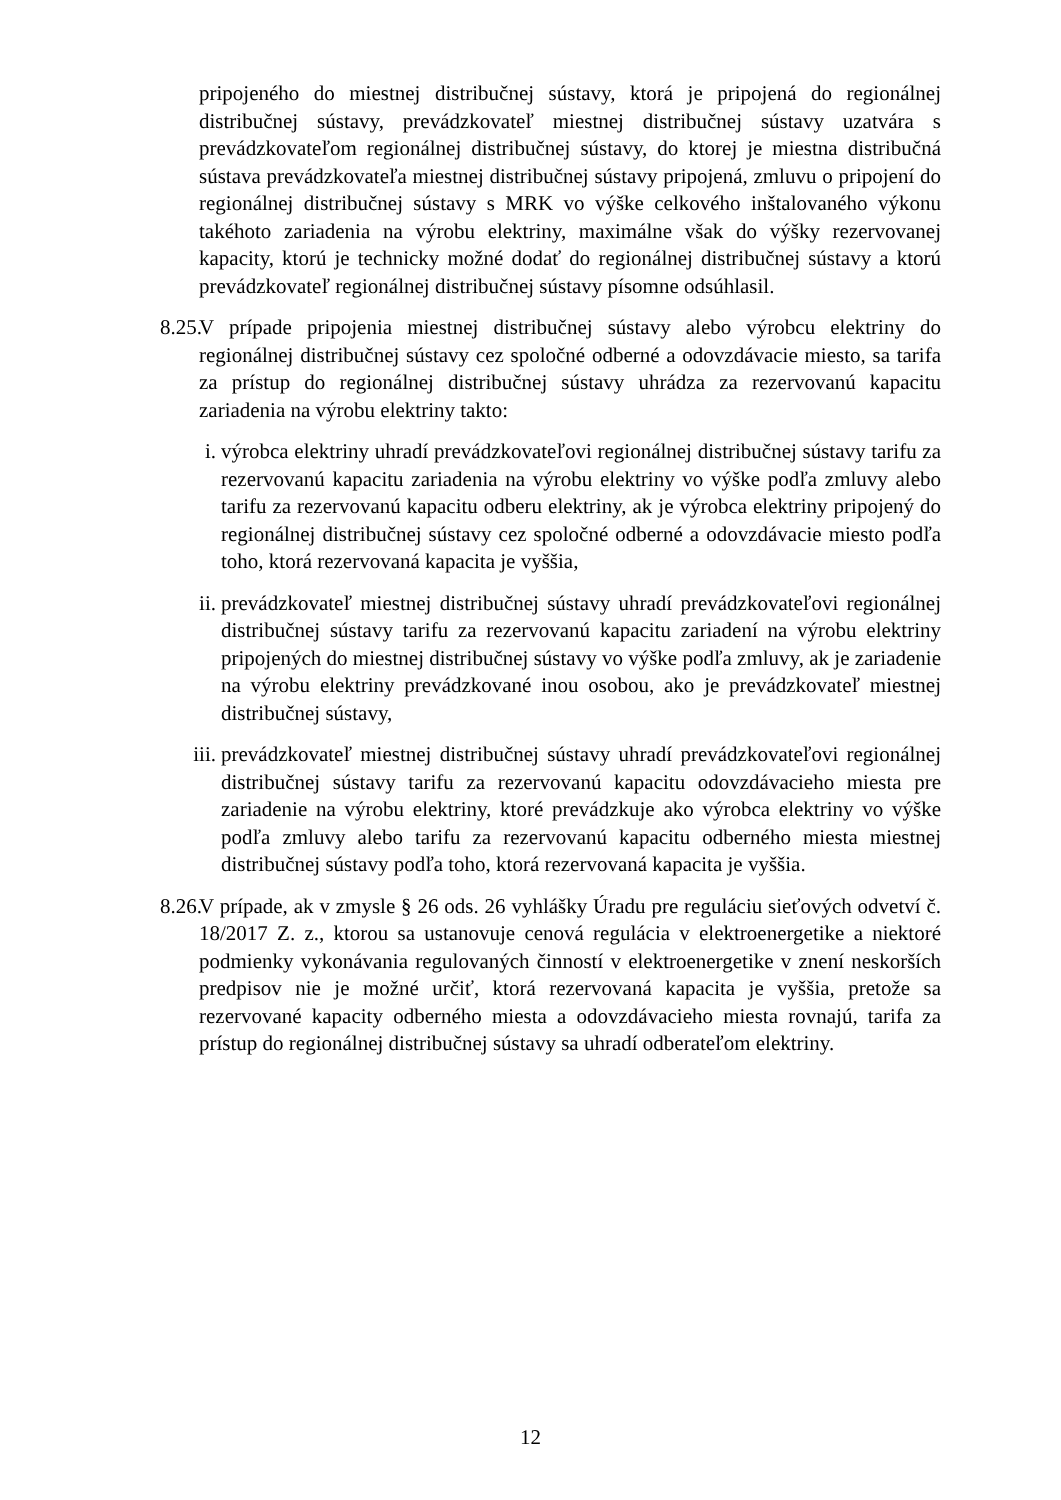pripojeného do miestnej distribučnej sústavy, ktorá je pripojená do regionálnej distribučnej sústavy, prevádzkovateľ miestnej distribučnej sústavy uzatvára s prevádzkovateľom regionálnej distribučnej sústavy, do ktorej je miestna distribučná sústava prevádzkovateľa miestnej distribučnej sústavy pripojená, zmluvu o pripojení do regionálnej distribučnej sústavy s MRK vo výške celkového inštalovaného výkonu takéhoto zariadenia na výrobu elektriny, maximálne však do výšky rezervovanej kapacity, ktorú je technicky možné dodať do regionálnej distribučnej sústavy a ktorú prevádzkovateľ regionálnej distribučnej sústavy písomne odsúhlasil.
8.25.
V prípade pripojenia miestnej distribučnej sústavy alebo výrobcu elektriny do regionálnej distribučnej sústavy cez spoločné odberné a odovzdávacie miesto, sa tarifa za prístup do regionálnej distribučnej sústavy uhrádza za rezervovanú kapacitu zariadenia na výrobu elektriny takto:
i. výrobca elektriny uhradí prevádzkovateľovi regionálnej distribučnej sústavy tarifu za rezervovanú kapacitu zariadenia na výrobu elektriny vo výške podľa zmluvy alebo tarifu za rezervovanú kapacitu odberu elektriny, ak je výrobca elektriny pripojený do regionálnej distribučnej sústavy cez spoločné odberné a odovzdávacie miesto podľa toho, ktorá rezervovaná kapacita je vyššia,
ii. prevádzkovateľ miestnej distribučnej sústavy uhradí prevádzkovateľovi regionálnej distribučnej sústavy tarifu za rezervovanú kapacitu zariadení na výrobu elektriny pripojených do miestnej distribučnej sústavy vo výške podľa zmluvy, ak je zariadenie na výrobu elektriny prevádzkované inou osobou, ako je prevádzkovateľ miestnej distribučnej sústavy,
iii.
prevádzkovateľ miestnej distribučnej sústavy uhradí prevádzkovateľovi regionálnej distribučnej sústavy tarifu za rezervovanú kapacitu odovzdávacieho miesta pre zariadenie na výrobu elektriny, ktoré prevádzkuje ako výrobca elektriny vo výške podľa zmluvy alebo tarifu za rezervovanú kapacitu odberného miesta miestnej distribučnej sústavy podľa toho, ktorá rezervovaná kapacita je vyššia.
8.26.
V prípade, ak v zmysle § 26 ods. 26 vyhlášky Úradu pre reguláciu sieťových odvetví č. 18/2017 Z. z., ktorou sa ustanovuje cenová regulácia v elektroenergetike a niektoré podmienky vykonávania regulovaných činností v elektroenergetike v znení neskorších predpisov nie je možné určiť, ktorá rezervovaná kapacita je vyššia, pretože sa rezervované kapacity odberného miesta a odovzdávacieho miesta rovnajú, tarifa za prístup do regionálnej distribučnej sústavy sa uhradí odberateľom elektriny.
12